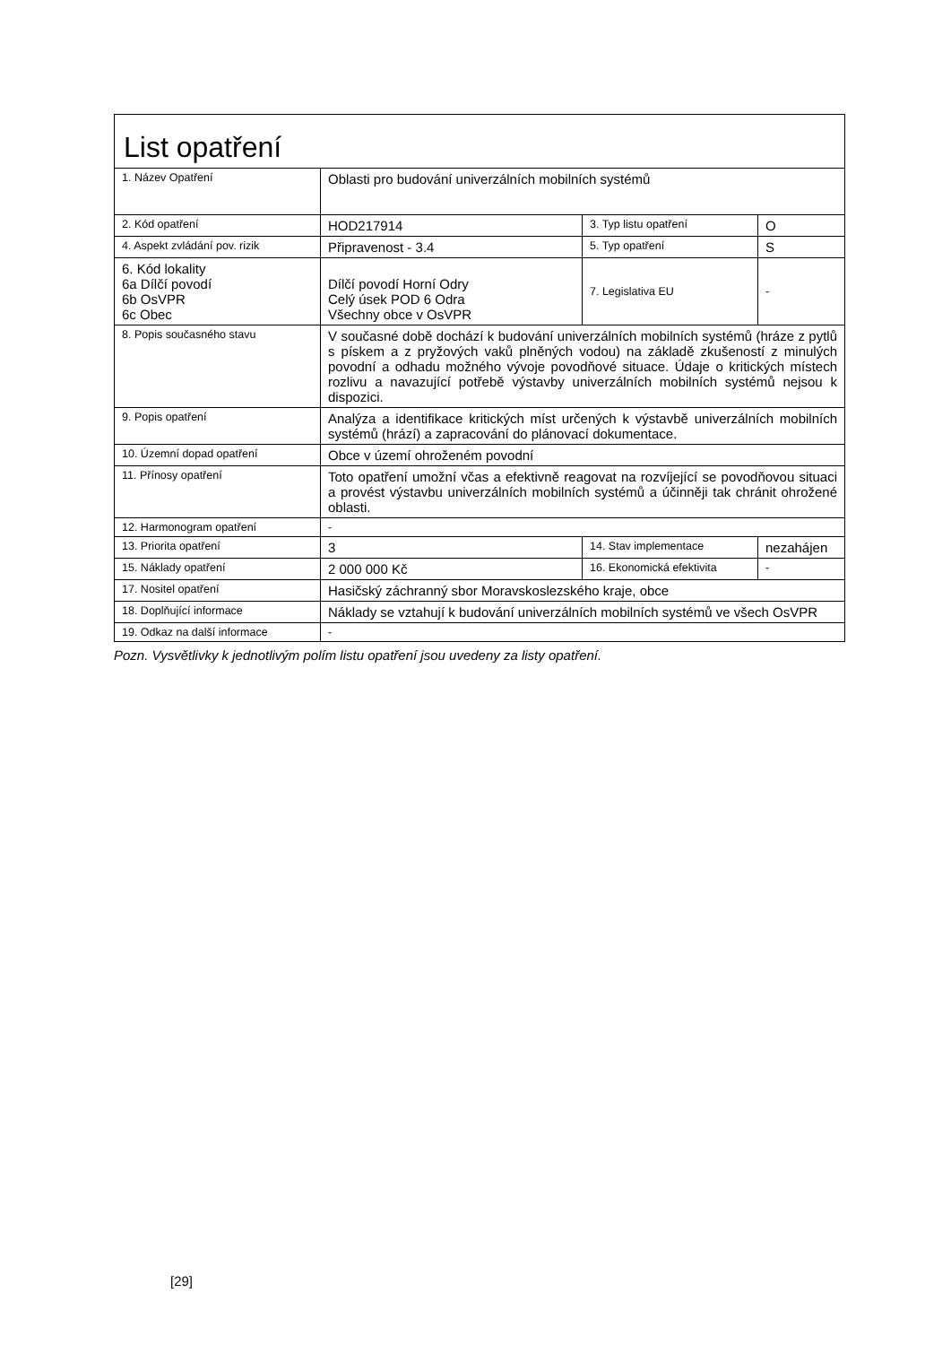| List opatření | | | |
| 1. Název Opatření | Oblasti pro budování univerzálních mobilních systémů | | |
| 2. Kód opatření | HOD217914 | 3. Typ listu opatření | O |
| 4. Aspekt zvládání pov. rizik | Připravenost - 3.4 | 5. Typ opatření | S |
| 6. Kód lokality 6a Dílčí povodí 6b OsVPR 6c Obec | Dílčí povodí Horní Odry Celý úsek POD 6 Odra Všechny obce v OsVPR | 7. Legislativa EU | - |
| 8. Popis současného stavu | V současné době dochází k budování univerzálních mobilních systémů (hráze z pytlů s pískem a z pryžových vaků plněných vodou) na základě zkušeností z minulých povodní a odhadu možného vývoje povodňové situace. Údaje o kritických místech rozlivu a navazující potřebě výstavby univerzálních mobilních systémů nejsou k dispozici. | | |
| 9. Popis opatření | Analýza a identifikace kritických míst určených k výstavbě univerzálních mobilních systémů (hrází) a zapracování do plánovací dokumentace. | | |
| 10. Územní dopad opatření | Obce v území ohroženém povodní | | |
| 11. Přínosy opatření | Toto opatření umožní včas a efektivně reagovat na rozvíjející se povodňovou situaci a provést výstavbu univerzálních mobilních systémů a účinněji tak chránit ohrožené oblasti. | | |
| 12. Harmonogram opatření | - | | |
| 13. Priorita opatření | 3 | 14. Stav implementace | nezahájen |
| 15. Náklady opatření | 2 000 000 Kč | 16. Ekonomická efektivita | - |
| 17. Nositel opatření | Hasičský záchranný sbor Moravskoslezského kraje, obce | | |
| 18. Doplňující informace | Náklady se vztahují k budování univerzálních mobilních systémů ve všech OsVPR | | |
| 19. Odkaz na další informace | - | | |
Pozn. Vysvětlivky k jednotlivým polím listu opatření jsou uvedeny za listy opatření.
[29]